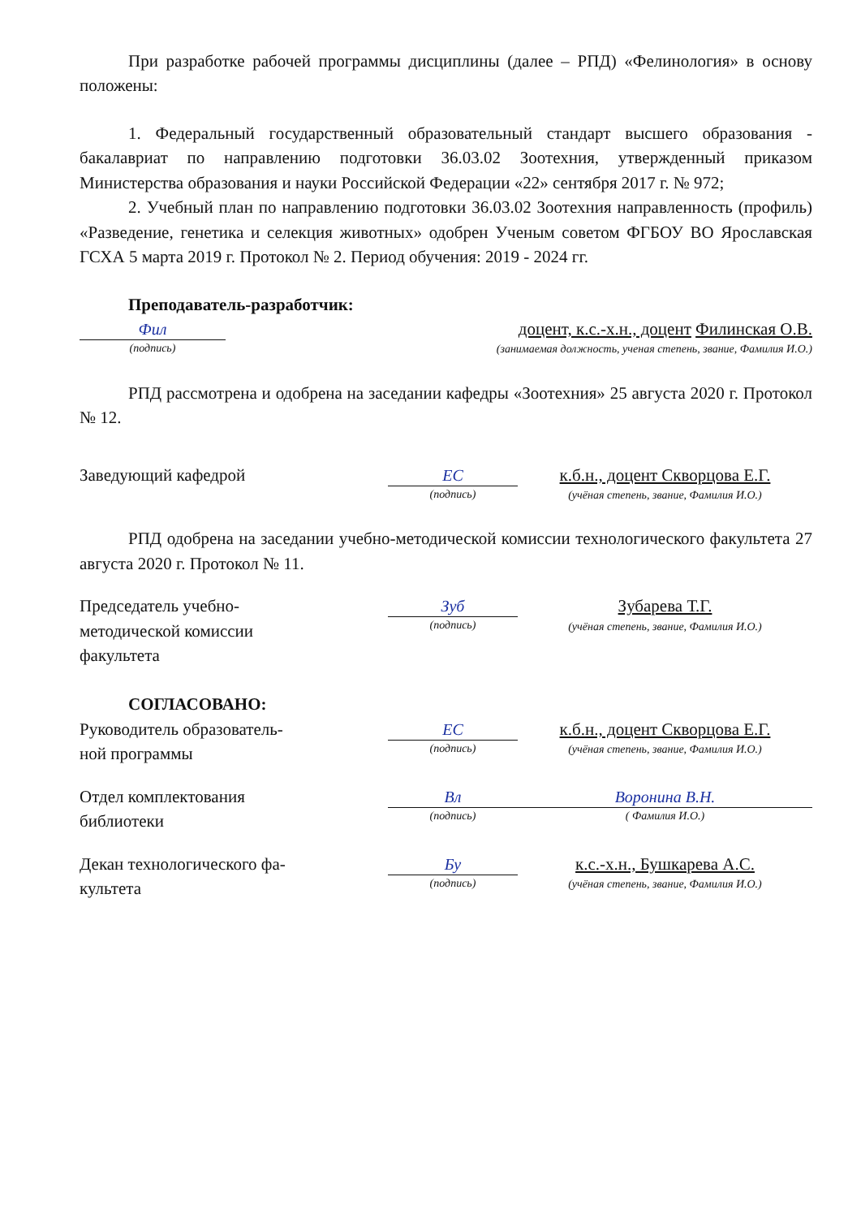При разработке рабочей программы дисциплины (далее – РПД) «Фелинология» в основу положены:
1. Федеральный государственный образовательный стандарт высшего образования - бакалавриат по направлению подготовки 36.03.02 Зоотехния, утвержденный приказом Министерства образования и науки Российской Федерации «22» сентября 2017 г. № 972;
2. Учебный план по направлению подготовки 36.03.02 Зоотехния направленность (профиль) «Разведение, генетика и селекция животных» одобрен Ученым советом ФГБОУ ВО Ярославская ГСХА 5 марта 2019 г. Протокол № 2. Период обучения: 2019 - 2024 гг.
Преподаватель-разработчик:
Фил
(подпись)
доцент, к.с.-х.н., доцент Филинская О.В.
(занимаемая должность, ученая степень, звание, Фамилия И.О.)
РПД рассмотрена и одобрена на заседании кафедры «Зоотехния» 25 августа 2020 г. Протокол № 12.
Заведующий кафедрой
ЕС
(подпись)
к.б.н., доцент Скворцова Е.Г.
(учёная степень, звание, Фамилия И.О.)
РПД одобрена на заседании учебно-методической комиссии технологического факультета 27 августа 2020 г. Протокол № 11.
Председатель учебно-
методической комиссии
факультета
Зуб
(подпись)
Зубарева Т.Г.
(учёная степень, звание, Фамилия И.О.)
СОГЛАСОВАНО:
Руководитель образователь-
ной программы
ЕС
(подпись)
к.б.н., доцент Скворцова Е.Г.
(учёная степень, звание, Фамилия И.О.)
Отдел комплектования
библиотеки
Вл
(подпись)
Воронина В.Н.
( Фамилия И.О.)
Декан технологического фа-
культета
Бу
(подпись)
к.с.-х.н., Бушкарева А.С.
(учёная степень, звание, Фамилия И.О.)